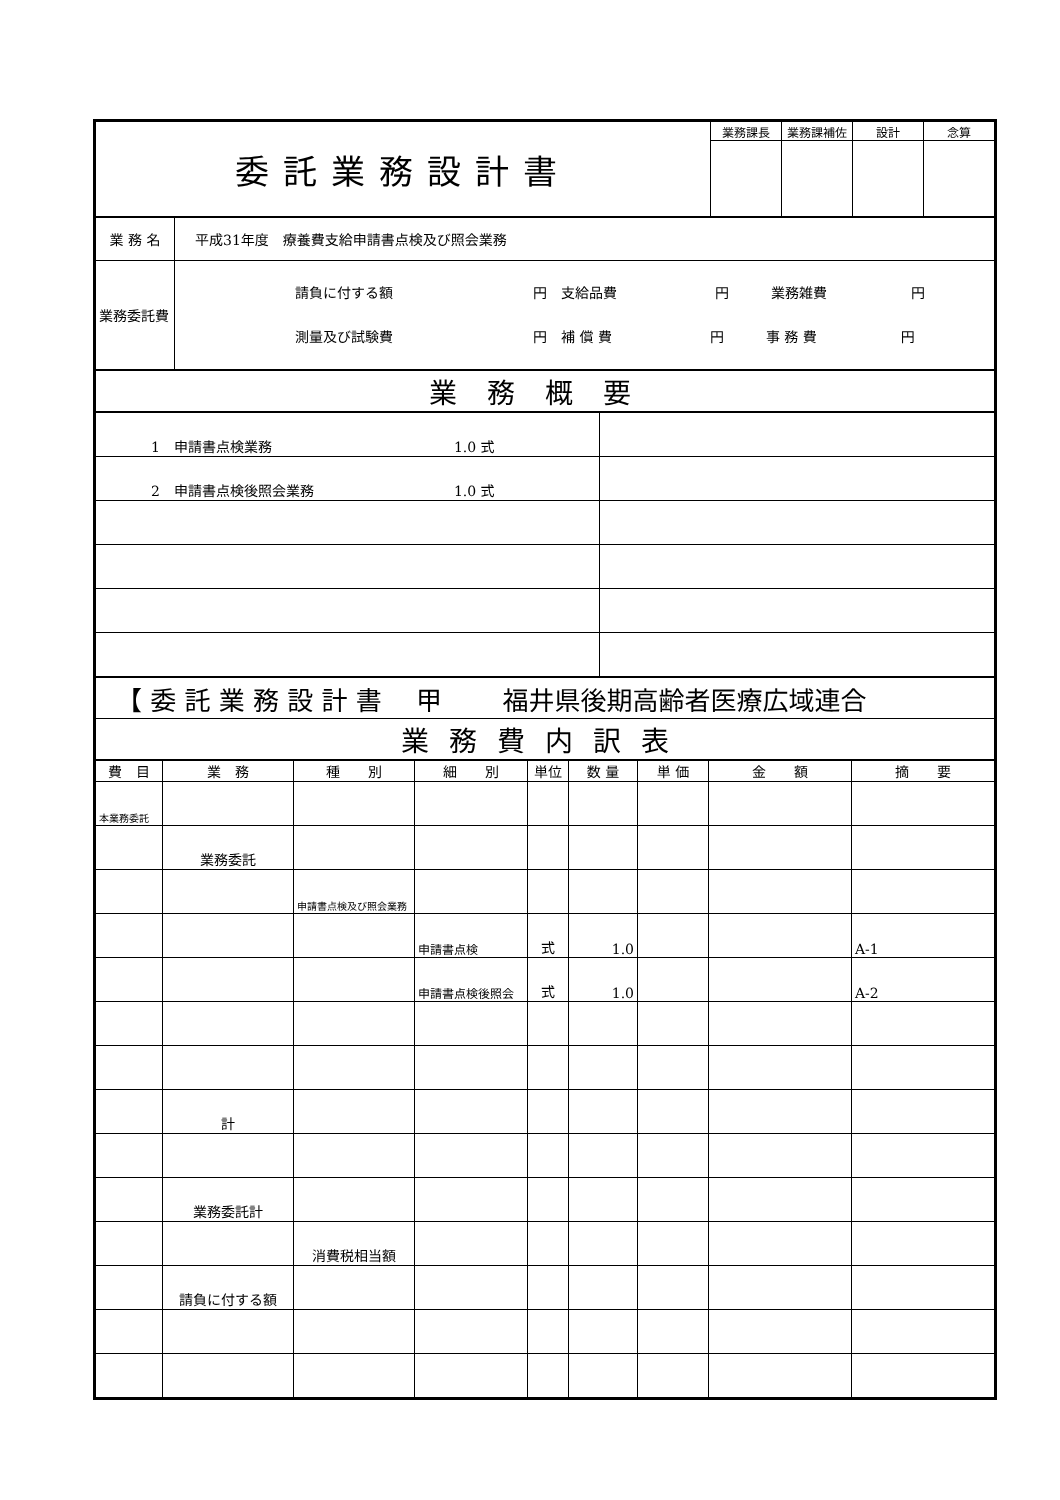| 委託業務設計書 | 業務課長 | 業務課補佐 | 設計 | 念算 |
| 業 務 名 | 平成31年度 療養費支給申請書点検及び照会業務 |
| 業務委託費 | 請負に付する額 円 支給品費 円 業務雑費 円 測量及び試験費 円 補 償 費 円 事 務 費 円 |
| 業務概要 |
| 1 申請書点検業務 1.0 式 | |
| 2 申請書点検後照会業務 1.0 式 | |
| 【 委 託 業 務 設 計 書 甲 福井県後期高齢者医療広域連合 |
| 業務費内訳表 |
| 費 目 | 業 務 | 種 別 | 細 別 | 単位 | 数 量 | 単 価 | 金 額 | 摘 要 |
| --- | --- | --- | --- | --- | --- | --- | --- | --- |
| 本業務委託 | | | | | | | | |
| | 業務委託 | | | | | | | |
| | | 申請書点検及び照会業務 | | | | | | |
| | | | 申請書点検 | 式 | 1.0 | | | A-1 |
| | | | 申請書点検後照会 | 式 | 1.0 | | | A-2 |
| | 計 | | | | | | | |
| | 業務委託計 | | | | | | | |
| | | 消費税相当額 | | | | | | |
| | 請負に付する額 | | | | | | | |